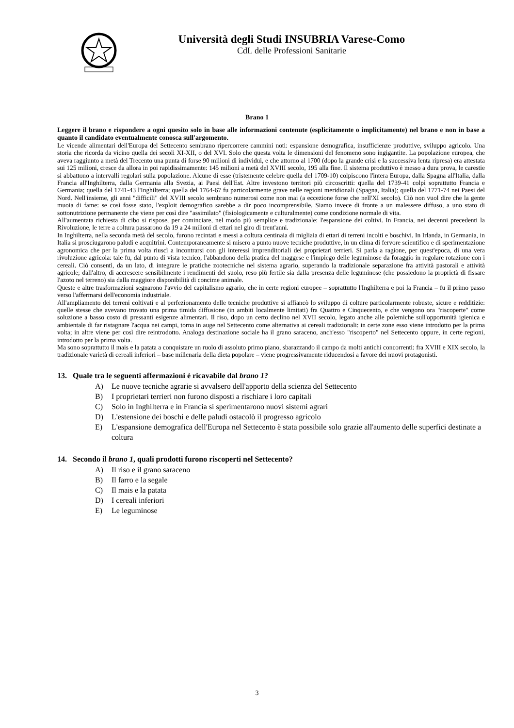Università degli Studi INSUBRIA Varese-Como
CdL delle Professioni Sanitarie
Brano 1
Leggere il brano e rispondere a ogni quesito solo in base alle informazioni contenute (esplicitamente o implicitamente) nel brano e non in base a quanto il candidato eventualmente conosca sull'argomento.
Le vicende alimentari dell'Europa del Settecento sembrano ripercorrere cammini noti: espansione demografica, insufficienze produttive, sviluppo agricolo. Una storia che ricorda da vicino quella dei secoli XI-XII, o del XVI. Solo che questa volta le dimensioni del fenomeno sono ingigantite. La popolazione europea, che aveva raggiunto a metà del Trecento una punta di forse 90 milioni di individui, e che attorno al 1700 (dopo la grande crisi e la successiva lenta ripresa) era attestata sui 125 milioni, cresce da allora in poi rapidissimamente: 145 milioni a metà del XVIII secolo, 195 alla fine. Il sistema produttivo è messo a dura prova, le carestie si abbattono a intervalli regolari sulla popolazione. Alcune di esse (tristemente celebre quella del 1709-10) colpiscono l'intera Europa, dalla Spagna all'Italia, dalla Francia all'Inghilterra, dalla Germania alla Svezia, ai Paesi dell'Est. Altre investono territori più circoscritti: quella del 1739-41 colpì soprattutto Francia e Germania; quella del 1741-43 l'Inghilterra; quella del 1764-67 fu particolarmente grave nelle regioni meridionali (Spagna, Italia); quella del 1771-74 nei Paesi del Nord. Nell'insieme, gli anni "difficili" del XVIII secolo sembrano numerosi come non mai (a eccezione forse che nell'XI secolo). Ciò non vuol dire che la gente muoia di fame: se così fosse stato, l'exploit demografico sarebbe a dir poco incomprensibile. Siamo invece di fronte a un malessere diffuso, a uno stato di sottonutrizione permanente che viene per così dire "assimilato" (fisiologicamente e culturalmente) come condizione normale di vita.
All'aumentata richiesta di cibo si rispose, per cominciare, nel modo più semplice e tradizionale: l'espansione dei coltivi. In Francia, nei decenni precedenti la Rivoluzione, le terre a coltura passarono da 19 a 24 milioni di ettari nel giro di trent'anni.
In Inghilterra, nella seconda metà del secolo, furono recintati e messi a coltura centinaia di migliaia di ettari di terreni incolti e boschivi. In Irlanda, in Germania, in Italia si prosciugarono paludi e acquitrini. Contemporaneamente si misero a punto nuove tecniche produttive, in un clima di fervore scientifico e di sperimentazione agronomica che per la prima volta riuscì a incontrarsi con gli interessi imprenditoriali dei proprietari terrieri. Si parla a ragione, per quest'epoca, di una vera rivoluzione agricola: tale fu, dal punto di vista tecnico, l'abbandono della pratica del maggese e l'impiego delle leguminose da foraggio in regolare rotazione con i cereali. Ciò consentì, da un lato, di integrare le pratiche zootecniche nel sistema agrario, superando la tradizionale separazione fra attività pastorali e attività agricole; dall'altro, di accrescere sensibilmente i rendimenti del suolo, reso più fertile sia dalla presenza delle leguminose (che possiedono la proprietà di fissare l'azoto nel terreno) sia dalla maggiore disponibilità di concime animale.
Queste e altre trasformazioni segnarono l'avvio del capitalismo agrario, che in certe regioni europee – soprattutto l'Inghilterra e poi la Francia – fu il primo passo verso l'affermarsi dell'economia industriale.
All'ampliamento dei terreni coltivati e al perfezionamento delle tecniche produttive si affiancò lo sviluppo di colture particolarmente robuste, sicure e redditizie: quelle stesse che avevano trovato una prima timida diffusione (in ambiti localmente limitati) fra Quattro e Cinquecento, e che vengono ora "riscoperte" come soluzione a basso costo di pressanti esigenze alimentari. Il riso, dopo un certo declino nel XVII secolo, legato anche alle polemiche sull'opportunità igienica e ambientale di far ristagnare l'acqua nei campi, torna in auge nel Settecento come alternativa ai cereali tradizionali: in certe zone esso viene introdotto per la prima volta; in altre viene per così dire reintrodotto. Analoga destinazione sociale ha il grano saraceno, anch'esso "riscoperto" nel Settecento oppure, in certe regioni, introdotto per la prima volta.
Ma sono soprattutto il mais e la patata a conquistare un ruolo di assoluto primo piano, sbarazzando il campo da molti antichi concorrenti: fra XVIII e XIX secolo, la tradizionale varietà di cereali inferiori – base millenaria della dieta popolare – viene progressivamente riducendosi a favore dei nuovi protagonisti.
13. Quale tra le seguenti affermazioni è ricavabile dal brano 1?
A) Le nuove tecniche agrarie si avvalsero dell'apporto della scienza del Settecento
B) I proprietari terrieri non furono disposti a rischiare i loro capitali
C) Solo in Inghilterra e in Francia si sperimentarono nuovi sistemi agrari
D) L'estensione dei boschi e delle paludi ostacolò il progresso agricolo
E) L'espansione demografica dell'Europa nel Settecento è stata possibile solo grazie all'aumento delle superfici destinate a coltura
14. Secondo il brano 1, quali prodotti furono riscoperti nel Settecento?
A) Il riso e il grano saraceno
B) Il farro e la segale
C) Il mais e la patata
D) I cereali inferiori
E) Le leguminose
3